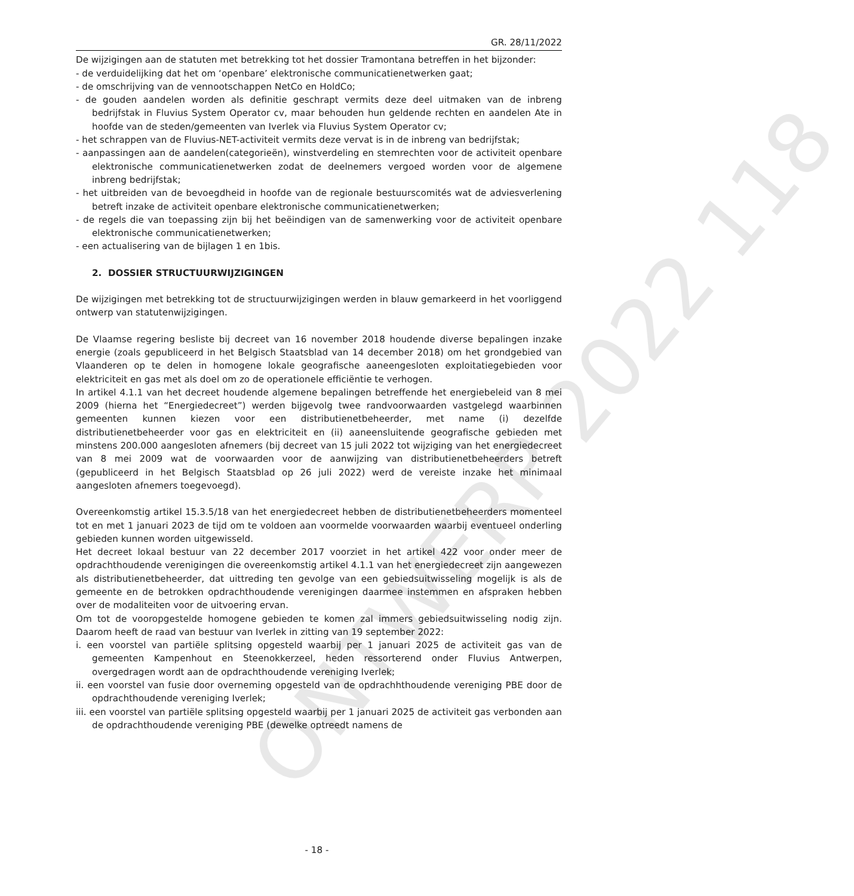ONTWERP 2022 118
GR. 28/11/2022
De wijzigingen aan de statuten met betrekking tot het dossier Tramontana betreffen in het bijzonder:
- de verduidelijking dat het om ‘openbare’ elektronische communicatienetwerken gaat;
- de omschrijving van de vennootschappen NetCo en HoldCo;
- de gouden aandelen worden als definitie geschrapt vermits deze deel uitmaken van de inbreng bedrijfstak in Fluvius System Operator cv, maar behouden hun geldende rechten en aandelen Ate in hoofde van de steden/gemeenten van Iverlek via Fluvius System Operator cv;
- het schrappen van de Fluvius-NET-activiteit vermits deze vervat is in de inbreng van bedrijfstak;
- aanpassingen aan de aandelen(categorieën), winstverdeling en stemrechten voor de activiteit openbare elektronische communicatienetwerken zodat de deelnemers vergoed worden voor de algemene inbreng bedrijfstak;
- het uitbreiden van de bevoegdheid in hoofde van de regionale bestuurscomités wat de adviesverlening betreft inzake de activiteit openbare elektronische communicatienetwerken;
- de regels die van toepassing zijn bij het beëindigen van de samenwerking voor de activiteit openbare elektronische communicatienetwerken;
- een actualisering van de bijlagen 1 en 1bis.
2. DOSSIER STRUCTUURWIJZIGINGEN
De wijzigingen met betrekking tot de structuurwijzigingen werden in blauw gemarkeerd in het voorliggend ontwerp van statutenwijzigingen.
De Vlaamse regering besliste bij decreet van 16 november 2018 houdende diverse bepalingen inzake energie (zoals gepubliceerd in het Belgisch Staatsblad van 14 december 2018) om het grondgebied van Vlaanderen op te delen in homogene lokale geografische aaneengesloten exploitatiegebieden voor elektriciteit en gas met als doel om zo de operationele efficiëntie te verhogen.
In artikel 4.1.1 van het decreet houdende algemene bepalingen betreffende het energiebeleid van 8 mei 2009 (hierna het “Energiedecreet”) werden bijgevolg twee randvoorwaarden vastgelegd waarbinnen gemeenten kunnen kiezen voor een distributienetbeheerder, met name (i) dezelfde distributienetbeheerder voor gas en elektriciteit en (ii) aaneensluitende geografische gebieden met minstens 200.000 aangesloten afnemers (bij decreet van 15 juli 2022 tot wijziging van het energiedecreet van 8 mei 2009 wat de voorwaarden voor de aanwijzing van distributienetbeheerders betreft (gepubliceerd in het Belgisch Staatsblad op 26 juli 2022) werd de vereiste inzake het minimaal aangesloten afnemers toegevoegd).
Overeenkomstig artikel 15.3.5/18 van het energiedecreet hebben de distributienetbeheerders momenteel tot en met 1 januari 2023 de tijd om te voldoen aan voormelde voorwaarden waarbij eventueel onderling gebieden kunnen worden uitgewisseld.
Het decreet lokaal bestuur van 22 december 2017 voorziet in het artikel 422 voor onder meer de opdrachthoudende verenigingen die overeenkomstig artikel 4.1.1 van het energiedecreet zijn aangewezen als distributienetbeheerder, dat uittreding ten gevolge van een gebiedsuitwisseling mogelijk is als de gemeente en de betrokken opdrachthoudende verenigingen daarmee instemmen en afspraken hebben over de modaliteiten voor de uitvoering ervan.
Om tot de vooropgestelde homogene gebieden te komen zal immers gebiedsuitwisseling nodig zijn. Daarom heeft de raad van bestuur van Iverlek in zitting van 19 september 2022:
i. een voorstel van partiële splitsing opgesteld waarbij per 1 januari 2025 de activiteit gas van de gemeenten Kampenhout en Steenokkerzeel, heden ressorterend onder Fluvius Antwerpen, overgedragen wordt aan de opdrachthoudende vereniging Iverlek;
ii. een voorstel van fusie door overneming opgesteld van de opdrachhthoudende vereniging PBE door de opdrachthoudende vereniging Iverlek;
iii. een voorstel van partiële splitsing opgesteld waarbij per 1 januari 2025 de activiteit gas verbonden aan de opdrachthoudende vereniging PBE (dewelke optreedt namens de
- 18 -